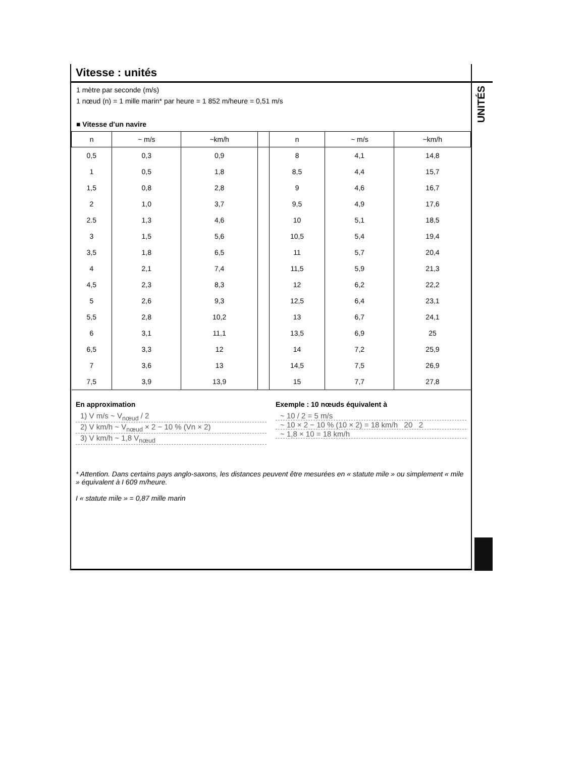Vitesse : unités
1 mètre par seconde (m/s)
1 nœud (n) = 1 mille marin* par heure = 1 852 m/heure = 0,51 m/s
■ Vitesse d'un navire
| n | ~ m/s | ~km/h | | n | ~ m/s | ~km/h |
| --- | --- | --- | --- | --- | --- | --- |
| 0,5 | 0,3 | 0,9 | | 8 | 4,1 | 14,8 |
| 1 | 0,5 | 1,8 | | 8,5 | 4,4 | 15,7 |
| 1,5 | 0,8 | 2,8 | | 9 | 4,6 | 16,7 |
| 2 | 1,0 | 3,7 | | 9,5 | 4,9 | 17,6 |
| 2.5 | 1,3 | 4,6 | | 10 | 5,1 | 18,5 |
| 3 | 1,5 | 5,6 | | 10,5 | 5,4 | 19,4 |
| 3,5 | 1,8 | 6,5 | | 11 | 5,7 | 20,4 |
| 4 | 2,1 | 7,4 | | 11,5 | 5,9 | 21,3 |
| 4,5 | 2,3 | 8,3 | | 12 | 6,2 | 22,2 |
| 5 | 2,6 | 9,3 | | 12,5 | 6,4 | 23,1 |
| 5,5 | 2,8 | 10,2 | | 13 | 6,7 | 24,1 |
| 6 | 3,1 | 11,1 | | 13,5 | 6,9 | 25 |
| 6,5 | 3,3 | 12 | | 14 | 7,2 | 25,9 |
| 7 | 3,6 | 13 | | 14,5 | 7,5 | 26,9 |
| 7,5 | 3,9 | 13,9 | | 15 | 7,7 | 27,8 |
En approximation
1) V m/s ~ V<sub>nœud</sub> / 2
2) V km/h ~ V<sub>nœud</sub> × 2 − 10 % (Vn × 2)
3) V km/h ~ 1,8 V<sub>nœud</sub>
Exemple : 10 nœuds équivalent à
~ 10 / 2 = 5 m/s
~ 10 × 2 − 10 % (10 × 2) = 18 km/h 20 2
~ 1,8 × 10 = 18 km/h
* Attention. Dans certains pays anglo-saxons, les distances peuvent être mesurées en « statute mile » ou simplement « mile » équivalent à I 609 m/heure.
I « statute mile » = 0,87 mille marin
UNITÉS